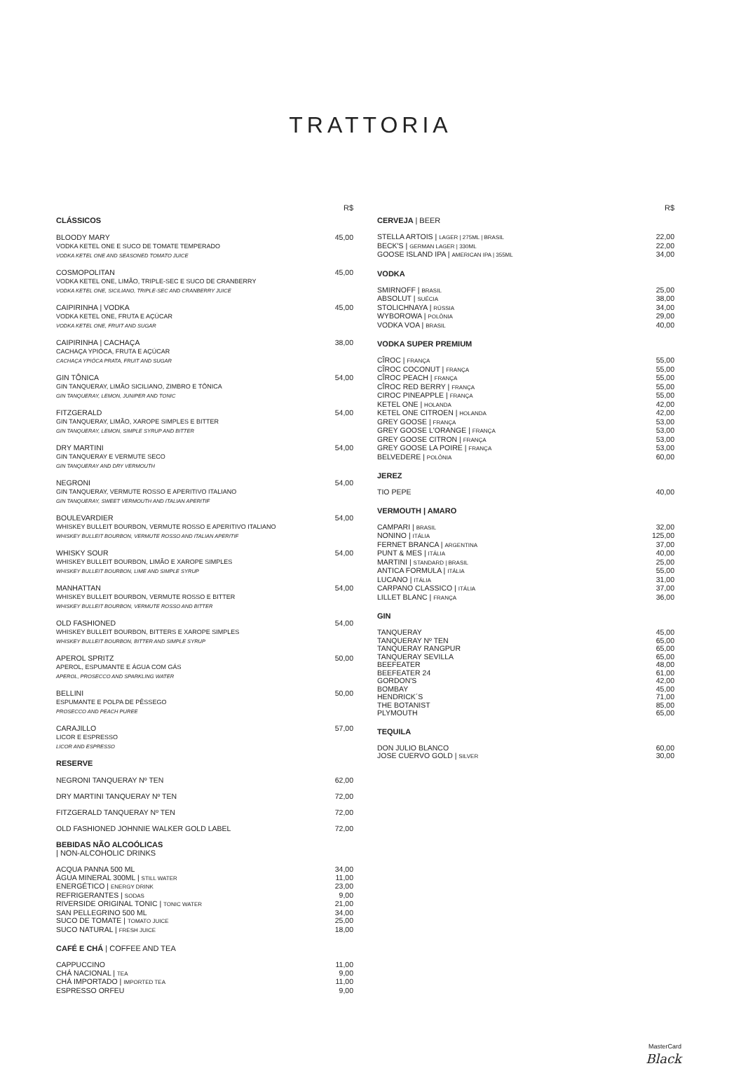TRATTORIA
R$
CLÁSSICOS
BLOODY MARY
VODKA KETEL ONE E SUCO DE TOMATE TEMPERADO
VODKA KETEL ONE AND SEASONED TOMATO JUICE
45,00
COSMOPOLITAN
VODKA KETEL ONE, LIMÃO, TRIPLE-SEC E SUCO DE CRANBERRY
VODKA KETEL ONE, SICILIANO, TRIPLE-SEC AND CRANBERRY JUICE
45,00
CAIPIRINHA | VODKA
VODKA KETEL ONE, FRUTA E AÇÚCAR
VODKA KETEL ONE, FRUIT AND SUGAR
45,00
CAIPIRINHA | CACHAÇA
CACHAÇA YPIÓCA, FRUTA E AÇÚCAR
CACHAÇA YPIÓCA PRATA, FRUIT AND SUGAR
38,00
GIN TÔNICA
GIN TANQUERAY, LIMÃO SICILIANO, ZIMBRO E TÔNICA
GIN TANQUERAY, LEMON, JUNIPER AND TONIC
54,00
FITZGERALD
GIN TANQUERAY, LIMÃO, XAROPE SIMPLES E BITTER
GIN TANQUERAY, LEMON, SIMPLE SYRUP AND BITTER
54,00
DRY MARTINI
GIN TANQUERAY E VERMUTE SECO
GIN TANQUERAY AND DRY VERMOUTH
54,00
NEGRONI
GIN TANQUERAY, VERMUTE ROSSO E APERITIVO ITALIANO
GIN TANQUERAY, SWEET VERMOUTH AND ITALIAN APERITIF
54,00
BOULEVARDIER
WHISKEY BULLEIT BOURBON, VERMUTE ROSSO E APERITIVO ITALIANO
WHISKEY BULLEIT BOURBON, VERMUTE ROSSO AND ITALIAN APERITIF
54,00
WHISKY SOUR
WHISKEY BULLEIT BOURBON, LIMÃO E XAROPE SIMPLES
WHISKEY BULLEIT BOURBON, LIME AND SIMPLE SYRUP
54,00
MANHATTAN
WHISKEY BULLEIT BOURBON, VERMUTE ROSSO E BITTER
WHISKEY BULLEIT BOURBON, VERMUTE ROSSO AND BITTER
54,00
OLD FASHIONED
WHISKEY BULLEIT BOURBON, BITTERS E XAROPE SIMPLES
WHISKEY BULLEIT BOURBON, BITTER AND SIMPLE SYRUP
54,00
APEROL SPRITZ
APEROL, ESPUMANTE E ÁGUA COM GÁS
APEROL, PROSECCO AND SPARKLING WATER
50,00
BELLINI
ESPUMANTE E POLPA DE PÊSSEGO
PROSECCO AND PEACH PUREE
50,00
CARAJILLO
LICOR E ESPRESSO
LICOR AND ESPRESSO
57,00
RESERVE
NEGRONI TANQUERAY Nº TEN 62,00
DRY MARTINI TANQUERAY Nº TEN 72,00
FITZGERALD TANQUERAY Nº TEN 72,00
OLD FASHIONED JOHNNIE WALKER GOLD LABEL
72,00
BEBIDAS NÃO ALCOÓLICAS
| NON-ALCOHOLIC DRINKS
ACQUA PANNA 500 ML 34,00
ÁGUA MINERAL 300ML | STILL WATER 11,00
ENERGÉTICO | ENERGY DRINK 23,00
REFRIGERANTES | SODAS 9,00
RIVERSIDE ORIGINAL TONIC | TONIC WATER 21,00
SAN PELLEGRINO 500 ML 34,00
SUCO DE TOMATE | TOMATO JUICE 25,00
SUCO NATURAL | FRESH JUICE 18,00
CAFÉ E CHÁ | COFFEE AND TEA
CAPPUCCINO 11,00
CHÁ NACIONAL | TEA 9,00
CHÁ IMPORTADO | IMPORTED TEA 11,00
ESPRESSO ORFEU 9,00
R$
CERVEJA | BEER
STELLA ARTOIS | LAGER | 275ML | BRASIL 22,00
BECK'S | GERMAN LAGER | 330ML 22,00
GOOSE ISLAND IPA | AMERICAN IPA | 355ML 34,00
VODKA
SMIRNOFF | BRASIL 25,00
ABSOLUT | SUÉCIA 38,00
STOLICHNAYA | RÚSSIA 34,00
WYBOROWA | POLÔNIA 29,00
VODKA VOA | BRASIL 40,00
VODKA SUPER PREMIUM
CÎROC | FRANÇA 55,00
CÎROC COCONUT | FRANÇA 55,00
CÎROC PEACH | FRANÇA 55,00
CÎROC RED BERRY | FRANÇA 55,00
CIROC PINEAPPLE | FRANÇA 55,00
KETEL ONE | HOLANDA 42,00
KETEL ONE CITROEN | HOLANDA 42,00
GREY GOOSE | FRANÇA 53,00
GREY GOOSE L'ORANGE | FRANÇA 53,00
GREY GOOSE CITRON | FRANÇA 53,00
GREY GOOSE LA POIRE | FRANÇA 53,00
BELVEDERE | POLÔNIA 60,00
JEREZ
TIO PEPE 40,00
VERMOUTH | AMARO
CAMPARI | BRASIL 32,00
NONINO | ITÁLIA 125,00
FERNET BRANCA | ARGENTINA 37,00
PUNT & MES | ITÁLIA 40,00
MARTINI | STANDARD | BRASIL 25,00
ANTICA FORMULA | ITÁLIA 55,00
LUCANO | ITÁLIA 31,00
CARPANO CLASSICO | ITÁLIA 37,00
LILLET BLANC | FRANÇA 36,00
GIN
TANQUERAY 45,00
TANQUERAY Nº TEN 65,00
TANQUERAY RANGPUR 65,00
TANQUERAY SEVILLA 65,00
BEEFEATER 48,00
BEEFEATER 24 61,00
GORDON'S 42,00
BOMBAY 45,00
HENDRICK´S 71,00
THE BOTANIST 85,00
PLYMOUTH 65,00
TEQUILA
DON JULIO BLANCO 60,00
JOSE CUERVO GOLD | SILVER 30,00
MasterCard
Black